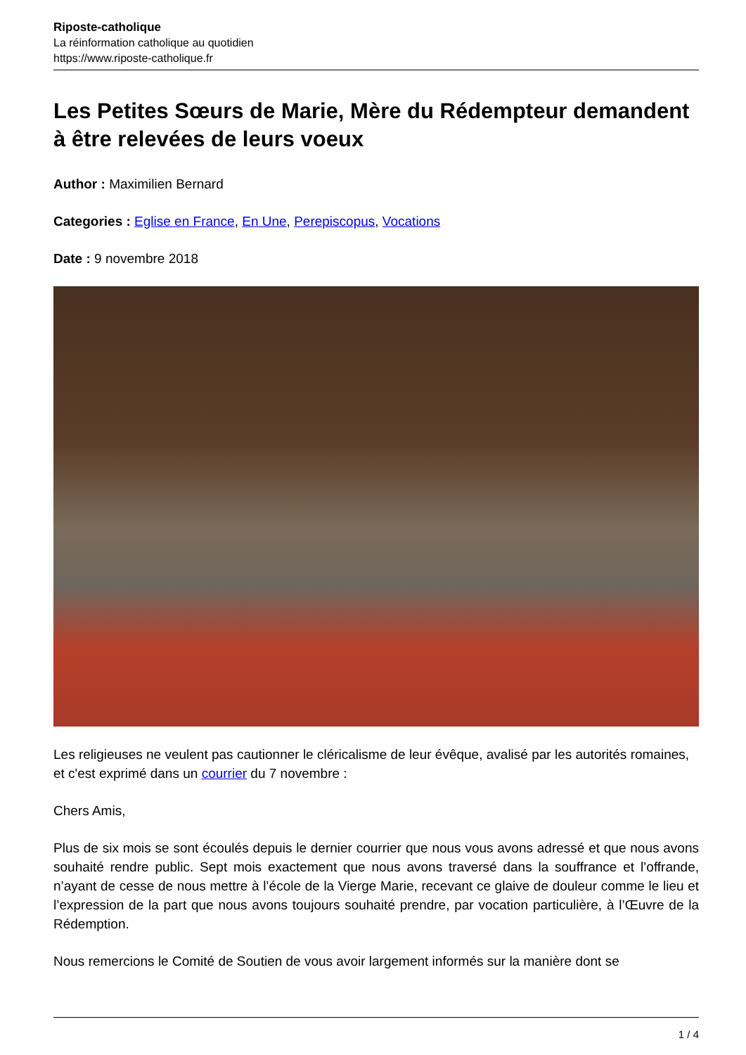Riposte-catholique
La réinformation catholique au quotidien
https://www.riposte-catholique.fr
Les Petites Sœurs de Marie, Mère du Rédempteur demandent à être relevées de leurs voeux
Author : Maximilien Bernard
Categories : Eglise en France, En Une, Perepiscopus, Vocations
Date : 9 novembre 2018
Les religieuses ne veulent pas cautionner le cléricalisme de leur évêque, avalisé par les autorités romaines, et c'est exprimé dans un courrier du 7 novembre :
Chers Amis,
Plus de six mois se sont écoulés depuis le dernier courrier que nous vous avons adressé et que nous avons souhaité rendre public. Sept mois exactement que nous avons traversé dans la souffrance et l’offrande, n’ayant de cesse de nous mettre à l’école de la Vierge Marie, recevant ce glaive de douleur comme le lieu et l’expression de la part que nous avons toujours souhaité prendre, par vocation particulière, à l’Œuvre de la Rédemption.
Nous remercions le Comité de Soutien de vous avoir largement informés sur la manière dont se
1 / 4